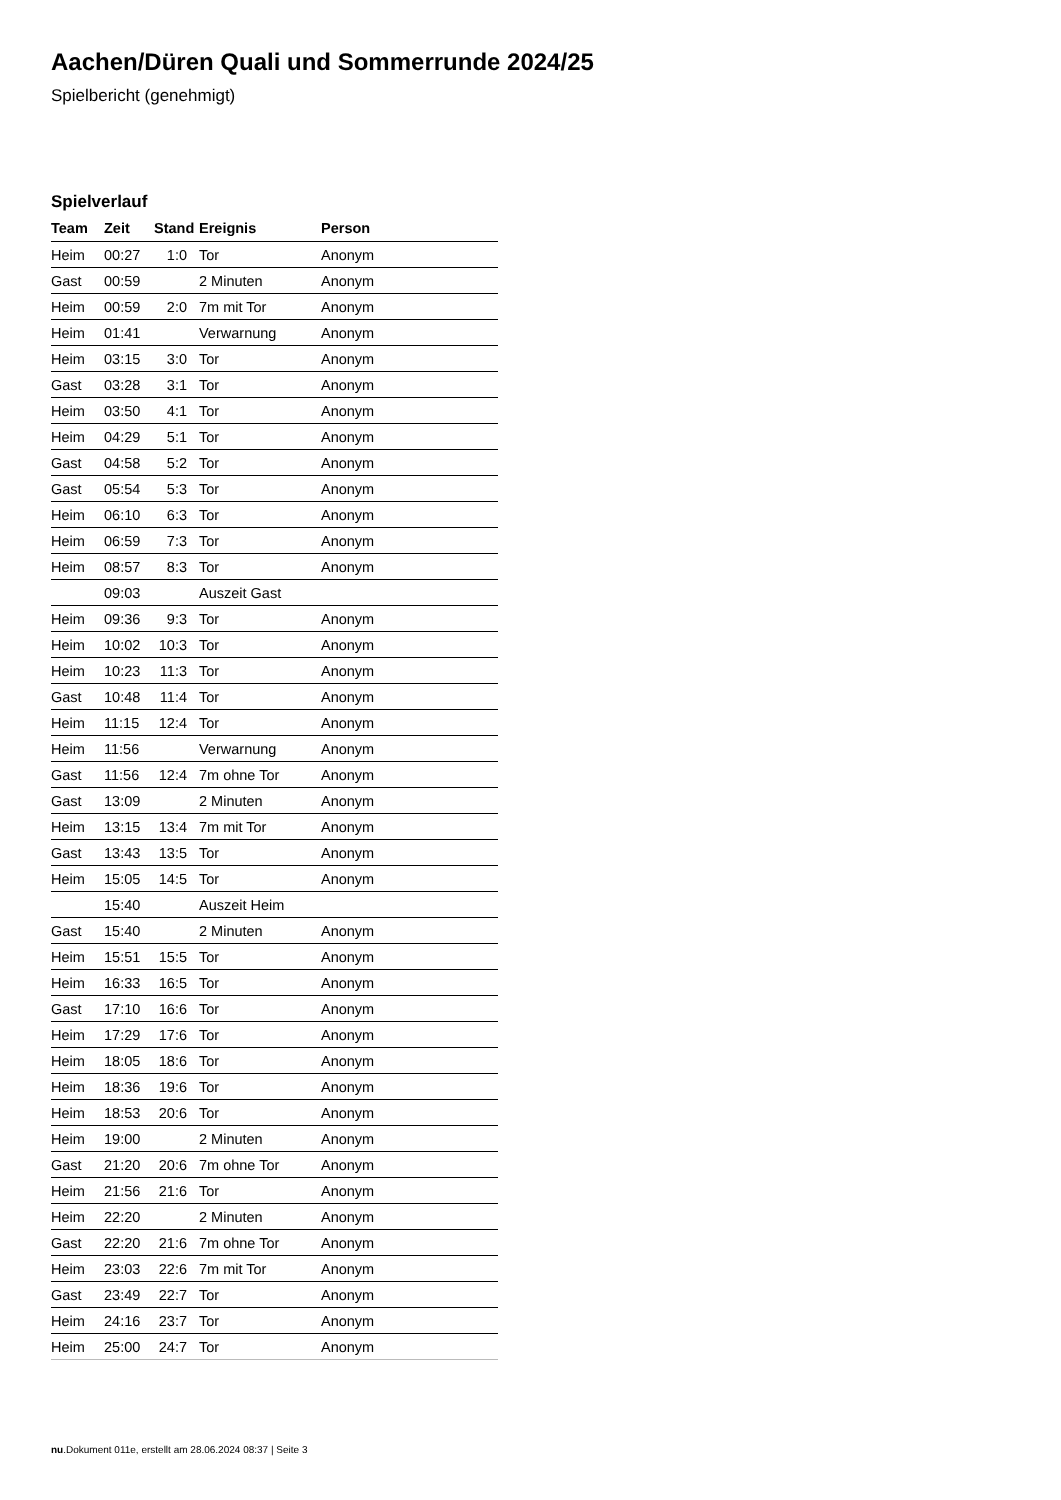Aachen/Düren Quali und Sommerrunde 2024/25
Spielbericht (genehmigt)
Spielverlauf
| Team | Zeit | Stand | Ereignis | Person |
| --- | --- | --- | --- | --- |
| Heim | 00:27 | 1:0 | Tor | Anonym |
| Gast | 00:59 | | 2 Minuten | Anonym |
| Heim | 00:59 | 2:0 | 7m mit Tor | Anonym |
| Heim | 01:41 | | Verwarnung | Anonym |
| Heim | 03:15 | 3:0 | Tor | Anonym |
| Gast | 03:28 | 3:1 | Tor | Anonym |
| Heim | 03:50 | 4:1 | Tor | Anonym |
| Heim | 04:29 | 5:1 | Tor | Anonym |
| Gast | 04:58 | 5:2 | Tor | Anonym |
| Gast | 05:54 | 5:3 | Tor | Anonym |
| Heim | 06:10 | 6:3 | Tor | Anonym |
| Heim | 06:59 | 7:3 | Tor | Anonym |
| Heim | 08:57 | 8:3 | Tor | Anonym |
| | 09:03 | | Auszeit Gast | |
| Heim | 09:36 | 9:3 | Tor | Anonym |
| Heim | 10:02 | 10:3 | Tor | Anonym |
| Heim | 10:23 | 11:3 | Tor | Anonym |
| Gast | 10:48 | 11:4 | Tor | Anonym |
| Heim | 11:15 | 12:4 | Tor | Anonym |
| Heim | 11:56 | | Verwarnung | Anonym |
| Gast | 11:56 | 12:4 | 7m ohne Tor | Anonym |
| Gast | 13:09 | | 2 Minuten | Anonym |
| Heim | 13:15 | 13:4 | 7m mit Tor | Anonym |
| Gast | 13:43 | 13:5 | Tor | Anonym |
| Heim | 15:05 | 14:5 | Tor | Anonym |
| | 15:40 | | Auszeit Heim | |
| Gast | 15:40 | | 2 Minuten | Anonym |
| Heim | 15:51 | 15:5 | Tor | Anonym |
| Heim | 16:33 | 16:5 | Tor | Anonym |
| Gast | 17:10 | 16:6 | Tor | Anonym |
| Heim | 17:29 | 17:6 | Tor | Anonym |
| Heim | 18:05 | 18:6 | Tor | Anonym |
| Heim | 18:36 | 19:6 | Tor | Anonym |
| Heim | 18:53 | 20:6 | Tor | Anonym |
| Heim | 19:00 | | 2 Minuten | Anonym |
| Gast | 21:20 | 20:6 | 7m ohne Tor | Anonym |
| Heim | 21:56 | 21:6 | Tor | Anonym |
| Heim | 22:20 | | 2 Minuten | Anonym |
| Gast | 22:20 | 21:6 | 7m ohne Tor | Anonym |
| Heim | 23:03 | 22:6 | 7m mit Tor | Anonym |
| Gast | 23:49 | 22:7 | Tor | Anonym |
| Heim | 24:16 | 23:7 | Tor | Anonym |
| Heim | 25:00 | 24:7 | Tor | Anonym |
nu.Dokument 011e, erstellt am 28.06.2024 08:37 | Seite 3